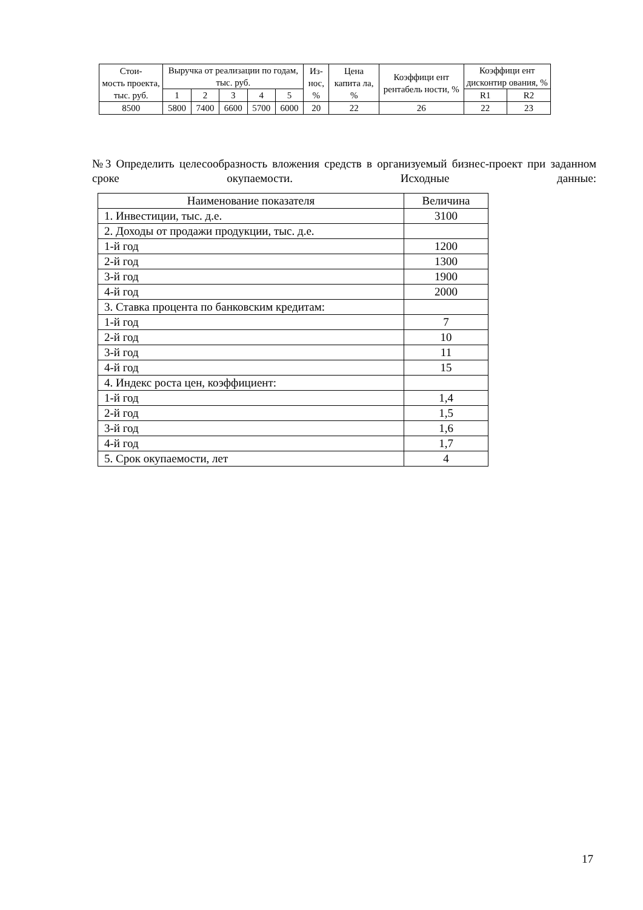| Стои- мость проекта, тыс. руб. | Выручка от реализации по годам, тыс. руб. | | | | | Из- нос, % | Цена капита ла, % | Коэффици ент рентабель ности, % | Коэффици ент дисконтир ования, % | |
| --- | --- | --- | --- | --- | --- | --- | --- | --- | --- | --- |
| | 1 | 2 | 3 | 4 | 5 | | | | R1 | R2 |
| 8500 | 5800 | 7400 | 6600 | 5700 | 6000 | 20 | 22 | 26 | 22 | 23 |
№3 Определить целесообразность вложения средств в организуемый бизнес-проект при заданном сроке окупаемости. Исходные данные:
| Наименование показателя | Величина |
| --- | --- |
| 1. Инвестиции, тыс. д.е. | 3100 |
| 2. Доходы от продажи продукции, тыс. д.е. | |
| 1-й год | 1200 |
| 2-й год | 1300 |
| 3-й год | 1900 |
| 4-й год | 2000 |
| 3. Ставка процента по банковским кредитам: | |
| 1-й год | 7 |
| 2-й год | 10 |
| 3-й год | 11 |
| 4-й год | 15 |
| 4. Индекс роста цен, коэффициент: | |
| 1-й год | 1,4 |
| 2-й год | 1,5 |
| 3-й год | 1,6 |
| 4-й год | 1,7 |
| 5. Срок окупаемости, лет | 4 |
17